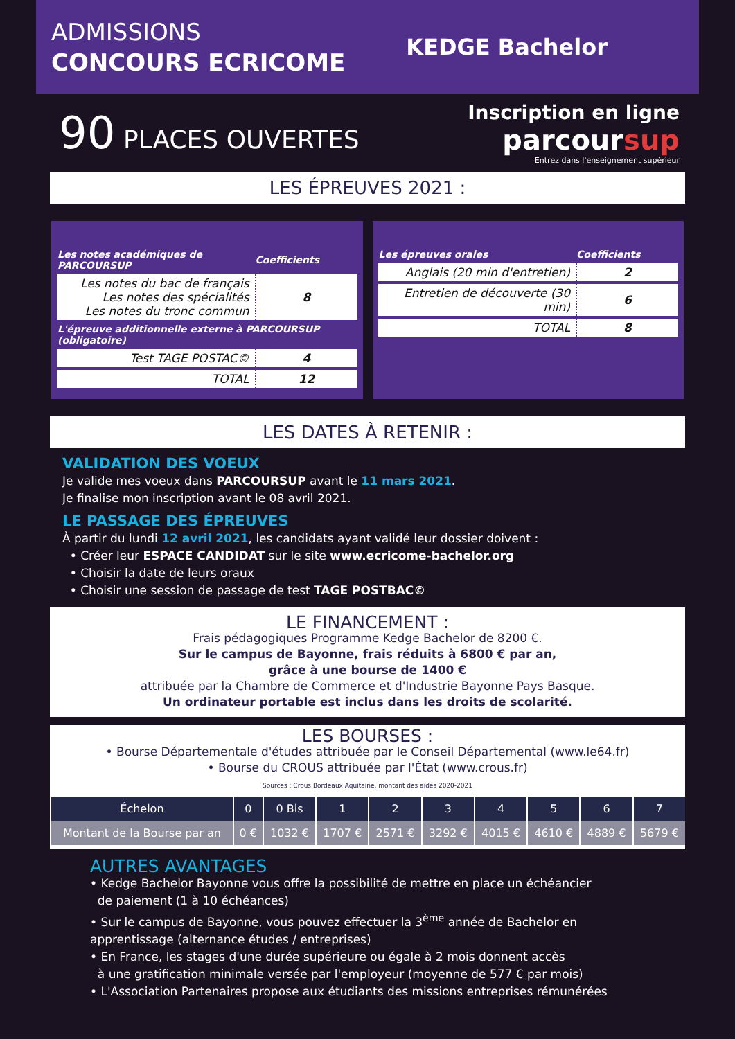ADMISSIONS
CONCOURS ECRICOME
KEDGE Bachelor
90 PLACES OUVERTES
Inscription en ligne
parcoursup
Entrez dans l'enseignement supérieur
LES ÉPREUVES 2021 :
| Les notes académiques de PARCOURSUP | Coefficients |
| --- | --- |
| Les notes du bac de français Les notes des spécialités Les notes du tronc commun | 8 |
| L'épreuve additionnelle externe à PARCOURSUP (obligatoire) | |
| Test TAGE POSTAC© | 4 |
| TOTAL | 12 |
| Les épreuves orales | Coefficients |
| --- | --- |
| Anglais (20 min d'entretien) | 2 |
| Entretien de découverte (30 min) | 6 |
| TOTAL | 8 |
LES DATES À RETENIR :
VALIDATION DES VOEUX
Je valide mes voeux dans PARCOURSUP avant le 11 mars 2021.
Je finalise mon inscription avant le 08 avril 2021.
LE PASSAGE DES ÉPREUVES
À partir du lundi 12 avril 2021, les candidats ayant validé leur dossier doivent :
• Créer leur ESPACE CANDIDAT sur le site www.ecricome-bachelor.org
• Choisir la date de leurs oraux
• Choisir une session de passage de test TAGE POSTBAC©
LE FINANCEMENT :
Frais pédagogiques Programme Kedge Bachelor de 8200 €.
Sur le campus de Bayonne, frais réduits à 6800 € par an,
grâce à une bourse de 1400 €
attribuée par la Chambre de Commerce et d'Industrie Bayonne Pays Basque.
Un ordinateur portable est inclus dans les droits de scolarité.
LES BOURSES :
• Bourse Départementale d'études attribuée par le Conseil Départemental (www.le64.fr)
• Bourse du CROUS attribuée par l'État (www.crous.fr)
Sources : Crous Bordeaux Aquitaine, montant des aides 2020-2021
| Échelon | 0 | 0 Bis | 1 | 2 | 3 | 4 | 5 | 6 | 7 |
| Montant de la Bourse par an | 0 € | 1032 € | 1707 € | 2571 € | 3292 € | 4015 € | 4610 € | 4889 € | 5679 € |
AUTRES AVANTAGES
• Kedge Bachelor Bayonne vous offre la possibilité de mettre en place un échéancier
de paiement (1 à 10 échéances)
• Sur le campus de Bayonne, vous pouvez effectuer la 3<sup>ème</sup> année de Bachelor en apprentissage (alternance études / entreprises)
• En France, les stages d'une durée supérieure ou égale à 2 mois donnent accès
à une gratification minimale versée par l'employeur (moyenne de 577 € par mois)
• L'Association Partenaires propose aux étudiants des missions entreprises rémunérées